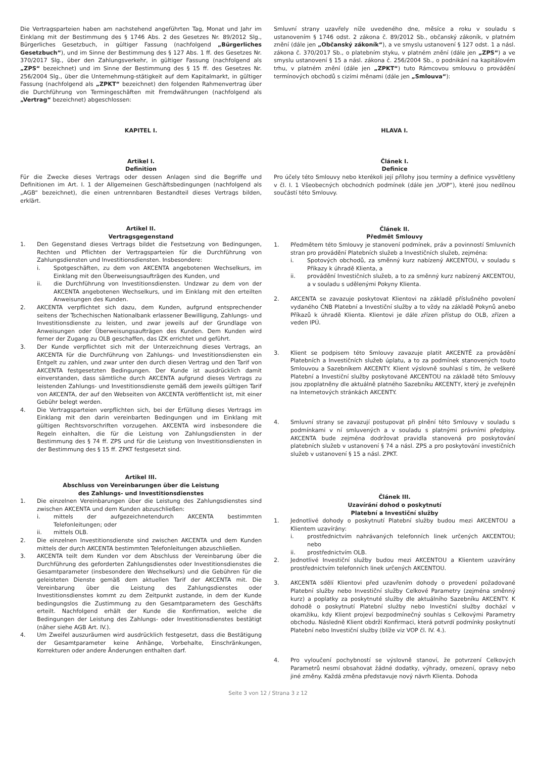Die Vertragsparteien haben am nachstehend angeführten Tag, Monat und Jahr im Einklang mit der Bestimmung des § 1746 Abs. 2 des Gesetzes Nr. 89/2012 Slg., Bürgerliches Gesetzbuch, in gültiger Fassung (nachfolgend „Bürgerliches Gesetzbuch“), und im Sinne der Bestimmung des § 127 Abs. 1 ff. des Gesetzes Nr. 370/2017 Slg., über den Zahlungsverkehr, in gültiger Fassung (nachfolgend als „ZPS“ bezeichnet) und im Sinne der Bestimmung des § 15 ff. des Gesetzes Nr. 256/2004 Slg., über die Unternehmung-stätigkeit auf dem Kapitalmarkt, in gültiger Fassung (nachfolgend als „ZPKT“ bezeichnet) den folgenden Rahmenvertrag über die Durchführung von Termingeschäften mit Fremdwährungen (nachfolgend als „Vertrag“ bezeichnet) abgeschlossen:
KAPITEL I.
Artikel I.
Definition
Für die Zwecke dieses Vertrags oder dessen Anlagen sind die Begriffe und Definitionen im Art. I. 1 der Allgemeinen Geschäftsbedingungen (nachfolgend als „AGB“ bezeichnet), die einen untrennbaren Bestandteil dieses Vertrags bilden, erklärt.
Artikel II.
Vertragsgegenstand
1. Den Gegenstand dieses Vertrags bildet die Festsetzung von Bedingungen, Rechten und Pflichten der Vertragsparteien für die Durchführung von Zahlungsdiensten und Investitionsdiensten. Insbesondere:
i. Spotgeschäften, zu dem von AKCENTA angebotenen Wechselkurs, im Einklang mit den Überweisungsaufträgen des Kunden, und
ii. die Durchführung von Investitionsdiensten. Undzwar zu dem von der AKCENTA angebotenen Wechselkurs, und im Einklang mit den erteilten Anweisungen des Kunden.
2. AKCENTA verpflichtet sich dazu, dem Kunden, aufgrund entsprechender seitens der Tschechischen Nationalbank erlassener Bewilligung, Zahlungs- und Investitionsdienste zu leisten, und zwar jeweils auf der Grundlage von Anweisungen oder Überweisungsaufträgen des Kunden. Dem Kunden wird ferner der Zugang zu OLB geschaffen, das IZK errichtet und geführt.
3. Der Kunde verpflichtet sich mit der Unterzeichnung dieses Vertrags, an AKCENTA für die Durchführung von Zahlungs- und Investitionsdiensten ein Entgelt zu zahlen, und zwar unter den durch diesen Vertrag und den Tarif von AKCENTA festgesetzten Bedingungen. Der Kunde ist ausdrücklich damit einverstanden, dass sämtliche durch AKCENTA aufgrund dieses Vertrags zu leistenden Zahlungs- und Investitionsdienste gemäß dem jeweils gültigen Tarif von AKCENTA, der auf den Webseiten von AKCENTA veröffentlicht ist, mit einer Gebühr belegt werden.
4. Die Vertragsparteien verpflichten sich, bei der Erfüllung dieses Vertrags im Einklang mit den darin vereinbarten Bedingungen und im Einklang mit gültigen Rechtsvorschriften vorzugehen. AKCENTA wird insbesondere die Regeln einhalten, die für die Leistung von Zahlungsdiensten in der Bestimmung des § 74 ff. ZPS und für die Leistung von Investitionsdiensten in der Bestimmung des § 15 ff. ZPKT festgesetzt sind.
Artikel III.
Abschluss von Vereinbarungen über die Leistung
des Zahlungs- und Investitionsdienstes
1. Die einzelnen Vereinbarungen über die Leistung des Zahlungsdienstes sind zwischen AKCENTA und dem Kunden abzuschließen:
i. mittels der aufgezeichnetendurch AKCENTA bestimmten Telefonleitungen; oder
ii. mittels OLB.
2. Die einzelnen Investitionsdienste sind zwischen AKCENTA und dem Kunden mittels der durch AKCENTA bestimmten Telefonleitungen abzuschließen.
3. AKCENTA teilt dem Kunden vor dem Abschluss der Vereinbarung über die Durchführung des geforderten Zahlungsdienstes oder Investitionsdienstes die Gesamtparameter (insbesondere den Wechselkurs) und die Gebühren für die geleisteten Dienste gemäß dem aktuellen Tarif der AKCENTA mit. Die Vereinbarung über die Leistung des Zahlungsdienstes oder Investitionsdienstes kommt zu dem Zeitpunkt zustande, in dem der Kunde bedingungslos die Zustimmung zu den Gesamtparametern des Geschäfts erteilt. Nachfolgend erhält der Kunde die Konfirmation, welche die Bedingungen der Leistung des Zahlungs- oder Investitionsdienstes bestätigt (näher siehe AGB Art. IV.).
4. Um Zweifel auszuräumen wird ausdrücklich festgesetzt, dass die Bestätigung der Gesamtparameter keine Anhänge, Vorbehalte, Einschränkungen, Korrekturen oder andere Änderungen enthalten darf.
Smluvní strany uzavřely níže uvedeného dne, měsíce a roku v souladu s ustanovením § 1746 odst. 2 zákona č. 89/2012 Sb., občanský zákoník, v platném znění (dále jen „Občanský zákoník“), a ve smyslu ustanovení § 127 odst. 1 a násl. zákona č. 370/2017 Sb., o platebním styku, v platném znění (dále jen „ZPS“) a ve smyslu ustanovení § 15 a násl. zákona č. 256/2004 Sb., o podnikání na kapitálovém trhu, v platném znění (dále jen „ZPKT“) tuto Rámcovou smlouvu o provádění termínových obchodů s cizími měnami (dále jen „Smlouva“):
HLAVA I.
Článek I.
Definice
Pro účely této Smlouvy nebo kterékoli její přílohy jsou termíny a definice vysvětleny v čl. I. 1 Všeobecných obchodních podmínek (dále jen „VOP“), které jsou nedílnou součástí této Smlouvy.
Článek II.
Předmět Smlouvy
1. Předmětem této Smlouvy je stanovení podmínek, práv a povinností Smluvních stran pro provádění Platebních služeb a Investičních služeb, zejména:
i. Spotových obchodů, za směnný kurz nabízený AKCENTOU, v souladu s Příkazy k úhradě Klienta, a
ii. provádění Investičních služeb, a to za směnný kurz nabízený AKCENTOU, a v souladu s udělenými Pokyny Klienta.
2. AKCENTA se zavazuje poskytovat Klientovi na základě příslušného povolení vydaného ČNB Platební a Investiční služby a to vždy na základě Pokynů anebo Příkazů k úhradě Klienta. Klientovi je dále zřízen přístup do OLB, zřízen a veden IPÚ.
3. Klient se podpisem této Smlouvy zavazuje platit AKCENTĚ za provádění Platebních a Investičních služeb úplatu, a to za podmínek stanovených touto Smlouvou a Sazebníkem AKCENTY. Klient výslovně souhlasí s tím, že veškeré Platební a Investiční služby poskytované AKCENTOU na základě této Smlouvy jsou zpoplatněny dle aktuálně platného Sazebníku AKCENTY, který je zveřejněn na Internetových stránkách AKCENTY.
4. Smluvní strany se zavazují postupovat při plnění této Smlouvy v souladu s podmínkami v ní smluvených a v souladu s platnými právními předpisy. AKCENTA bude zejména dodržovat pravidla stanovená pro poskytování platebních služeb v ustanovení § 74 a násl. ZPS a pro poskytování investičních služeb v ustanovení § 15 a násl. ZPKT.
Článek III.
Uzavírání dohod o poskytnutí
Platební a Investiční služby
1. Jednotlivé dohody o poskytnutí Platební služby budou mezi AKCENTOU a Klientem uzavírány:
i. prostřednictvím nahrávaných telefonních linek určených AKCENTOU; nebo
ii. prostřednictvím OLB.
2. Jednotlivé Investiční služby budou mezi AKCENTOU a Klientem uzavírány prostřednictvím telefonních linek určených AKCENTOU.
3. AKCENTA sdělí Klientovi před uzavřením dohody o provedení požadované Platební služby nebo Investiční služby Celkové Parametry (zejména směnný kurz) a poplatky za poskytnuté služby dle aktuálního Sazebníku AKCENTY. K dohodě o poskytnutí Platební služby nebo Investiční služby dochází v okamžiku, kdy Klient projeví bezpodmínečný souhlas s Celkovými Parametry obchodu. Následně Klient obdrží Konfirmaci, která potvrdí podmínky poskytnutí Platební nebo Investiční služby (blíže viz VOP čl. IV. 4.).
4. Pro vyloučení pochybností se výslovně stanoví, že potvrzení Celkových Parametrů nesmí obsahovat žádné dodatky, výhrady, omezení, opravy nebo jiné změny. Každá změna představuje nový návrh Klienta. Dohoda
Seite 3 von 12 / Strana 3 z 12